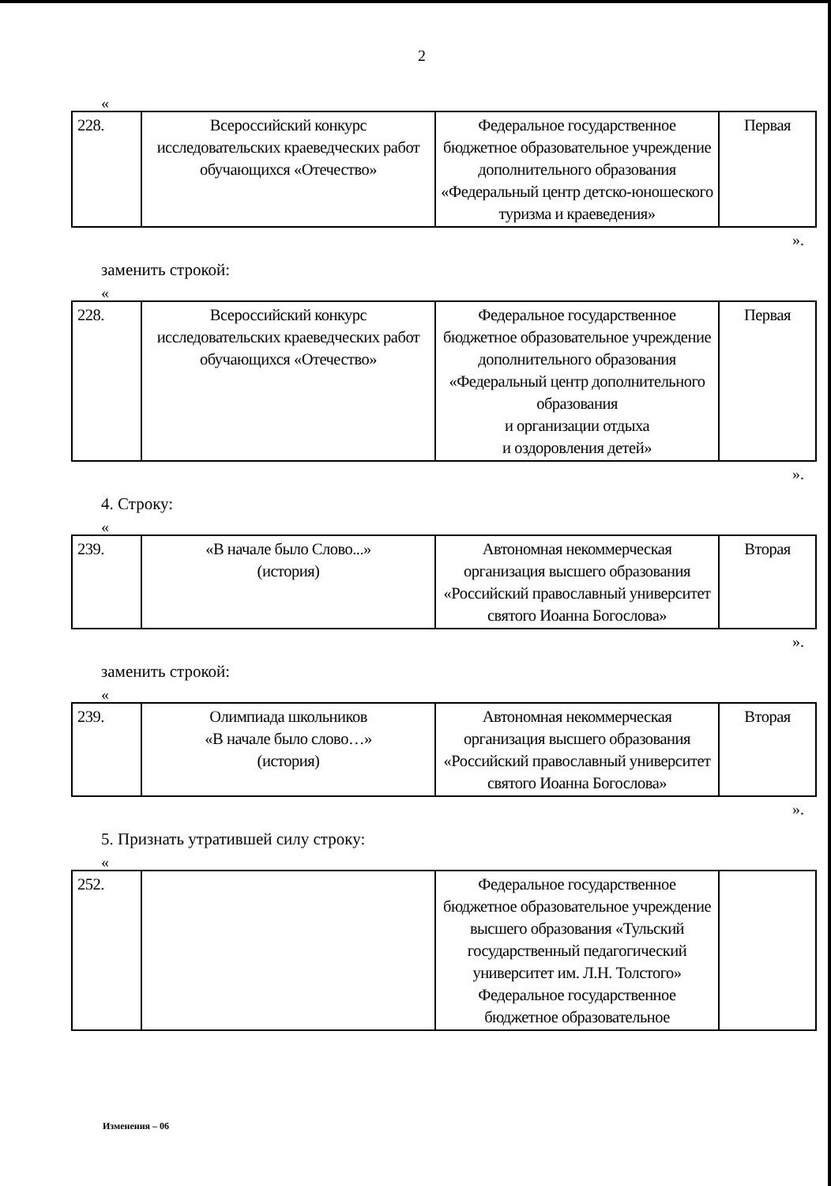2
«
| 228. | Всероссийский конкурс исследовательских краеведческих работ обучающихся «Отечество» | Федеральное государственное бюджетное образовательное учреждение дополнительного образования «Федеральный центр детско-юношеского туризма и краеведения» | Первая |
».
заменить строкой:
«
| 228. | Всероссийский конкурс исследовательских краеведческих работ обучающихся «Отечество» | Федеральное государственное бюджетное образовательное учреждение дополнительного образования «Федеральный центр дополнительного образования и организации отдыха и оздоровления детей» | Первая |
».
4. Строку:
«
| 239. | «В начале было Слово...» (история) | Автономная некоммерческая организация высшего образования «Российский православный университет святого Иоанна Богослова» | Вторая |
».
заменить строкой:
«
| 239. | Олимпиада школьников «В начале было слово…» (история) | Автономная некоммерческая организация высшего образования «Российский православный университет святого Иоанна Богослова» | Вторая |
».
5. Признать утратившей силу строку:
«
| 252. | | Федеральное государственное бюджетное образовательное учреждение высшего образования «Тульский государственный педагогический университет им. Л.Н. Толстого» Федеральное государственное бюджетное образовательное | |
Изменения – 06